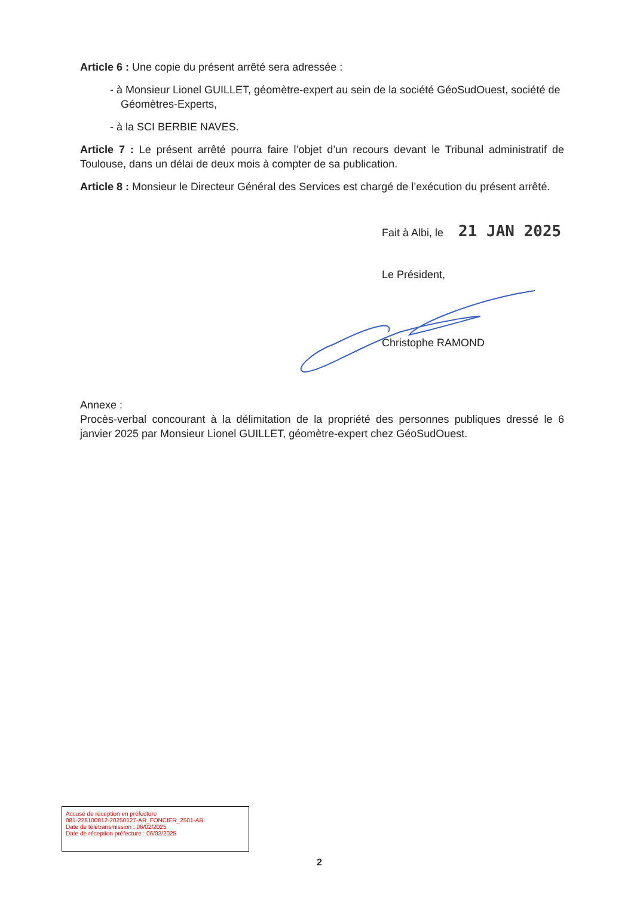Article 6 : Une copie du présent arrêté sera adressée :
- à Monsieur Lionel GUILLET, géomètre-expert au sein de la société GéoSudOuest, société de Géomètres-Experts,
- à la SCI BERBIE NAVES.
Article 7 : Le présent arrêté pourra faire l’objet d’un recours devant le Tribunal administratif de Toulouse, dans un délai de deux mois à compter de sa publication.
Article 8 : Monsieur le Directeur Général des Services est chargé de l’exécution du présent arrêté.
Fait à Albi, le 21 JAN 2025
Le Président,
Christophe RAMOND
Annexe :
Procès-verbal concourant à la délimitation de la propriété des personnes publiques dressé le 6 janvier 2025 par Monsieur Lionel GUILLET, géomètre-expert chez GéoSudOuest.
Accusé de réception en préfecture
081-228100012-20250127-AR_FONCIER_2501-AR
Date de télétransmission : 06/02/2025
Date de réception préfecture : 06/02/2025
2